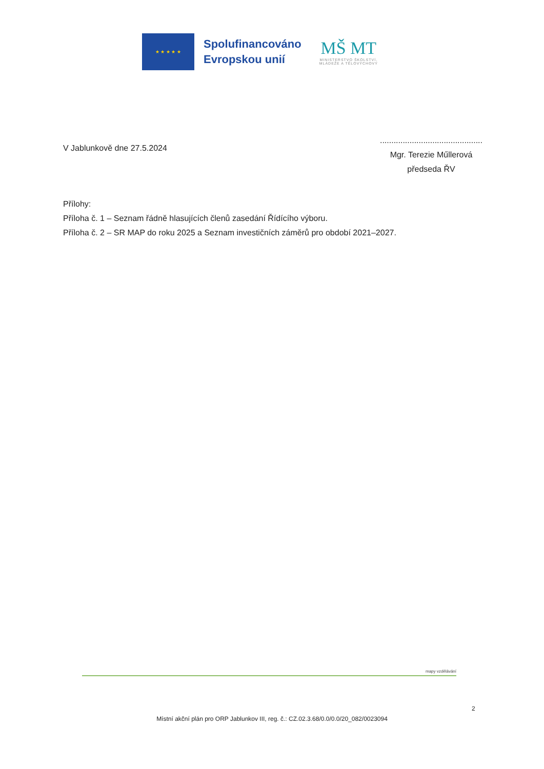★ ★ ★ ★ ★
Spolufinancováno
Evropskou unií
MŠ MT
MINISTERSTVO ŠKOLSTVÍ,
MLÁDEŽE A TĚLOVÝCHOVY
V Jablunkově dne 27.5.2024
.............................................
Mgr. Terezie Műllerová
předseda ŘV
Přílohy:
Příloha č. 1 – Seznam řádně hlasujících členů zasedání Řídícího výboru.
Příloha č. 2 – SR MAP do roku 2025 a Seznam investičních záměrů pro období 2021–2027.
mapy vzdělávání
2
Místní akční plán pro ORP Jablunkov III, reg. č.: CZ.02.3.68/0.0/0.0/20_082/0023094